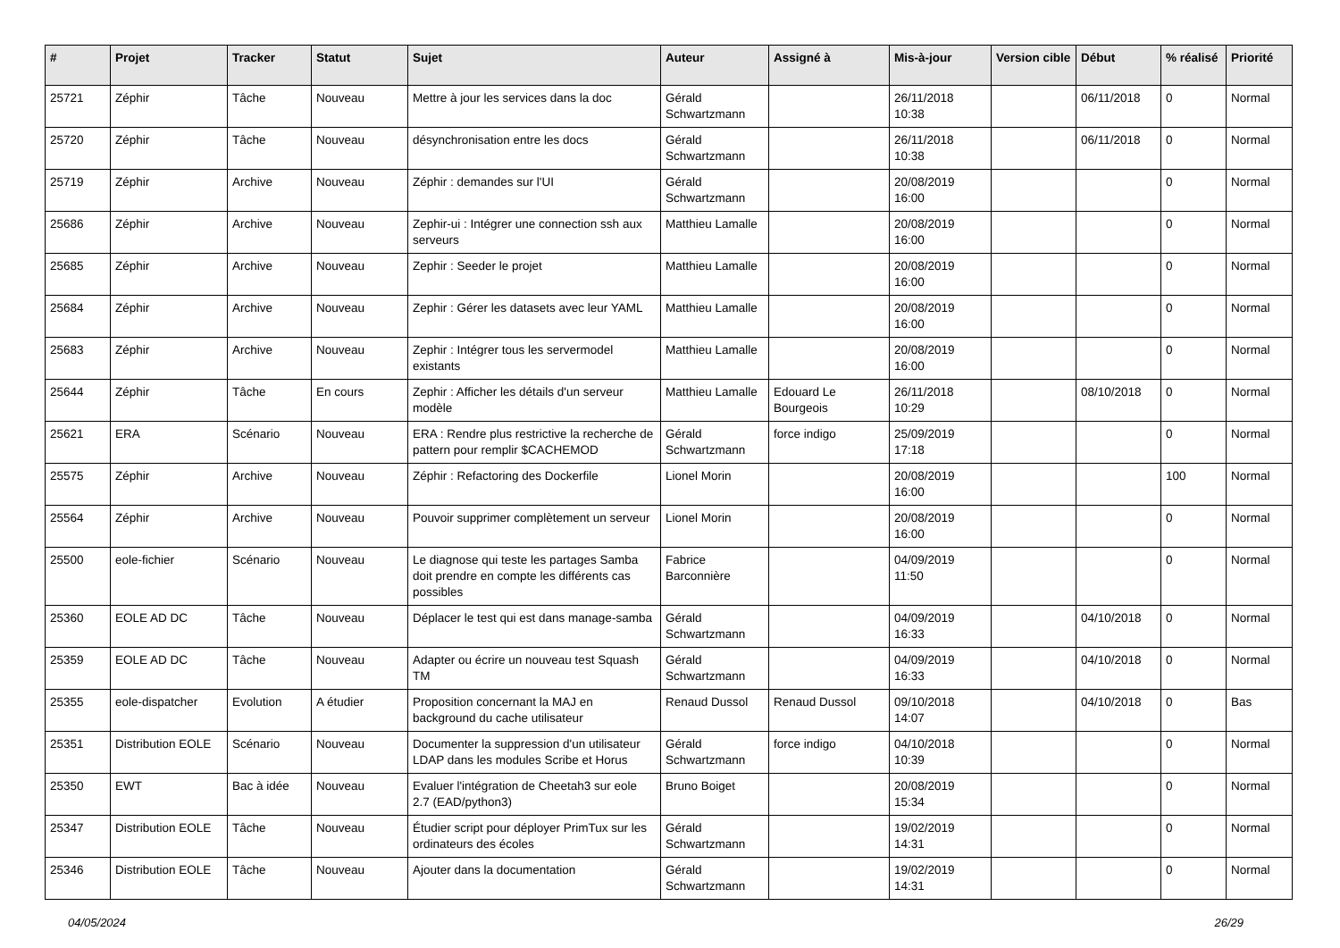| # | Projet | Tracker | Statut | Sujet | Auteur | Assigné à | Mis-à-jour | Version cible | Début | % réalisé | Priorité |
| --- | --- | --- | --- | --- | --- | --- | --- | --- | --- | --- | --- |
| 25721 | Zéphir | Tâche | Nouveau | Mettre à jour les services dans la doc | Gérald Schwartzmann | | 26/11/2018 10:38 | | 06/11/2018 | 0 | Normal |
| 25720 | Zéphir | Tâche | Nouveau | désynchronisation entre les docs | Gérald Schwartzmann | | 26/11/2018 10:38 | | 06/11/2018 | 0 | Normal |
| 25719 | Zéphir | Archive | Nouveau | Zéphir : demandes sur l'UI | Gérald Schwartzmann | | 20/08/2019 16:00 | | | 0 | Normal |
| 25686 | Zéphir | Archive | Nouveau | Zephir-ui : Intégrer une connection ssh aux serveurs | Matthieu Lamalle | | 20/08/2019 16:00 | | | 0 | Normal |
| 25685 | Zéphir | Archive | Nouveau | Zephir : Seeder le projet | Matthieu Lamalle | | 20/08/2019 16:00 | | | 0 | Normal |
| 25684 | Zéphir | Archive | Nouveau | Zephir : Gérer les datasets avec leur YAML | Matthieu Lamalle | | 20/08/2019 16:00 | | | 0 | Normal |
| 25683 | Zéphir | Archive | Nouveau | Zephir : Intégrer tous les servermodel existants | Matthieu Lamalle | | 20/08/2019 16:00 | | | 0 | Normal |
| 25644 | Zéphir | Tâche | En cours | Zephir : Afficher les détails d'un serveur modèle | Matthieu Lamalle | Edouard Le Bourgeois | 26/11/2018 10:29 | | 08/10/2018 | 0 | Normal |
| 25621 | ERA | Scénario | Nouveau | ERA : Rendre plus restrictive la recherche de pattern pour remplir $CACHEMOD | Gérald Schwartzmann | force indigo | 25/09/2019 17:18 | | | 0 | Normal |
| 25575 | Zéphir | Archive | Nouveau | Zéphir : Refactoring des Dockerfile | Lionel Morin | | 20/08/2019 16:00 | | | 100 | Normal |
| 25564 | Zéphir | Archive | Nouveau | Pouvoir supprimer complètement un serveur | Lionel Morin | | 20/08/2019 16:00 | | | 0 | Normal |
| 25500 | eole-fichier | Scénario | Nouveau | Le diagnose qui teste les partages Samba doit prendre en compte les différents cas possibles | Fabrice Barconnière | | 04/09/2019 11:50 | | | 0 | Normal |
| 25360 | EOLE AD DC | Tâche | Nouveau | Déplacer le test qui est dans manage-samba | Gérald Schwartzmann | | 04/09/2019 16:33 | | 04/10/2018 | 0 | Normal |
| 25359 | EOLE AD DC | Tâche | Nouveau | Adapter ou écrire un nouveau test Squash TM | Gérald Schwartzmann | | 04/09/2019 16:33 | | 04/10/2018 | 0 | Normal |
| 25355 | eole-dispatcher | Evolution | A étudier | Proposition concernant la MAJ en background du cache utilisateur | Renaud Dussol | Renaud Dussol | 09/10/2018 14:07 | | 04/10/2018 | 0 | Bas |
| 25351 | Distribution EOLE | Scénario | Nouveau | Documenter la suppression d'un utilisateur LDAP dans les modules Scribe et Horus | Gérald Schwartzmann | force indigo | 04/10/2018 10:39 | | | 0 | Normal |
| 25350 | EWT | Bac à idée | Nouveau | Evaluer l'intégration de Cheetah3 sur eole 2.7 (EAD/python3) | Bruno Boiget | | 20/08/2019 15:34 | | | 0 | Normal |
| 25347 | Distribution EOLE | Tâche | Nouveau | Étudier script pour déployer PrimTux sur les ordinateurs des écoles | Gérald Schwartzmann | | 19/02/2019 14:31 | | | 0 | Normal |
| 25346 | Distribution EOLE | Tâche | Nouveau | Ajouter dans la documentation | Gérald Schwartzmann | | 19/02/2019 14:31 | | | 0 | Normal |
04/05/2024 26/29